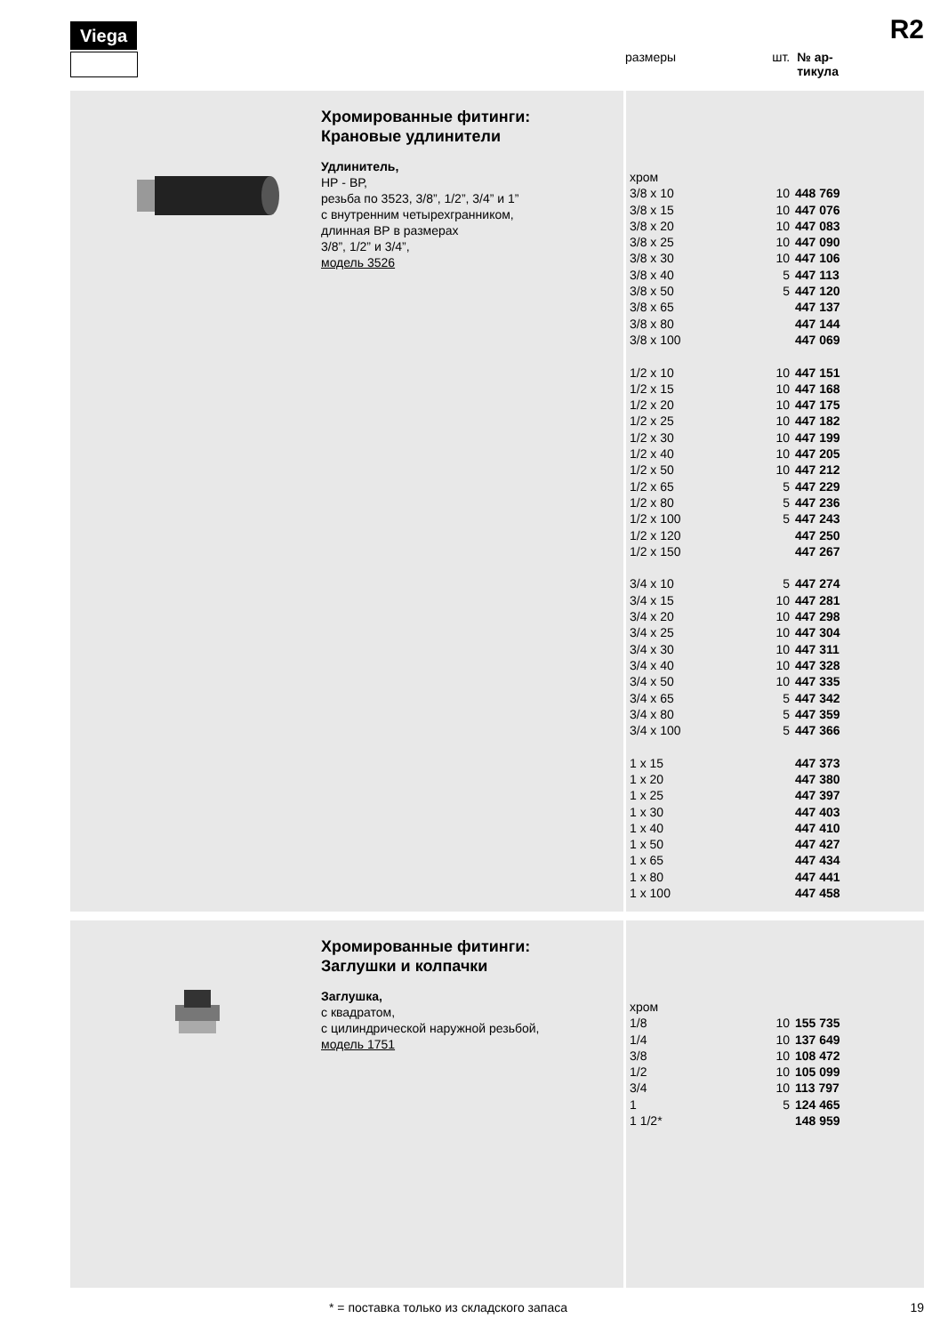Viega R2
размеры шт. № ар-
тикула
Хромированные фитинги:
Крановые удлинители
Удлинитель,
НР - ВР,
резьба по 3523, 3/8”, 1/2”, 3/4” и 1”
с внутренним четырехгранником,
длинная ВР в размерах
3/8”, 1/2” и 3/4”,
модель 3526
| хром | | |
| 3/8 x 10 | 10 | 448 769 |
| 3/8 x 15 | 10 | 447 076 |
| 3/8 x 20 | 10 | 447 083 |
| 3/8 x 25 | 10 | 447 090 |
| 3/8 x 30 | 10 | 447 106 |
| 3/8 x 40 | 5 | 447 113 |
| 3/8 x 50 | 5 | 447 120 |
| 3/8 x 65 | | 447 137 |
| 3/8 x 80 | | 447 144 |
| 3/8 x 100 | | 447 069 |
| 1/2 x 10 | 10 | 447 151 |
| 1/2 x 15 | 10 | 447 168 |
| 1/2 x 20 | 10 | 447 175 |
| 1/2 x 25 | 10 | 447 182 |
| 1/2 x 30 | 10 | 447 199 |
| 1/2 x 40 | 10 | 447 205 |
| 1/2 x 50 | 10 | 447 212 |
| 1/2 x 65 | 5 | 447 229 |
| 1/2 x 80 | 5 | 447 236 |
| 1/2 x 100 | 5 | 447 243 |
| 1/2 x 120 | | 447 250 |
| 1/2 x 150 | | 447 267 |
| 3/4 x 10 | 5 | 447 274 |
| 3/4 x 15 | 10 | 447 281 |
| 3/4 x 20 | 10 | 447 298 |
| 3/4 x 25 | 10 | 447 304 |
| 3/4 x 30 | 10 | 447 311 |
| 3/4 x 40 | 10 | 447 328 |
| 3/4 x 50 | 10 | 447 335 |
| 3/4 x 65 | 5 | 447 342 |
| 3/4 x 80 | 5 | 447 359 |
| 3/4 x 100 | 5 | 447 366 |
| 1 x 15 | | 447 373 |
| 1 x 20 | | 447 380 |
| 1 x 25 | | 447 397 |
| 1 x 30 | | 447 403 |
| 1 x 40 | | 447 410 |
| 1 x 50 | | 447 427 |
| 1 x 65 | | 447 434 |
| 1 x 80 | | 447 441 |
| 1 x 100 | | 447 458 |
Хромированные фитинги:
Заглушки и колпачки
Заглушка,
с квадратом,
с цилиндрической наружной резьбой,
модель 1751
| хром | | |
| 1/8 | 10 | 155 735 |
| 1/4 | 10 | 137 649 |
| 3/8 | 10 | 108 472 |
| 1/2 | 10 | 105 099 |
| 3/4 | 10 | 113 797 |
| 1 | 5 | 124 465 |
| 1 1/2* | | 148 959 |
* = поставка только из складского запаса
19